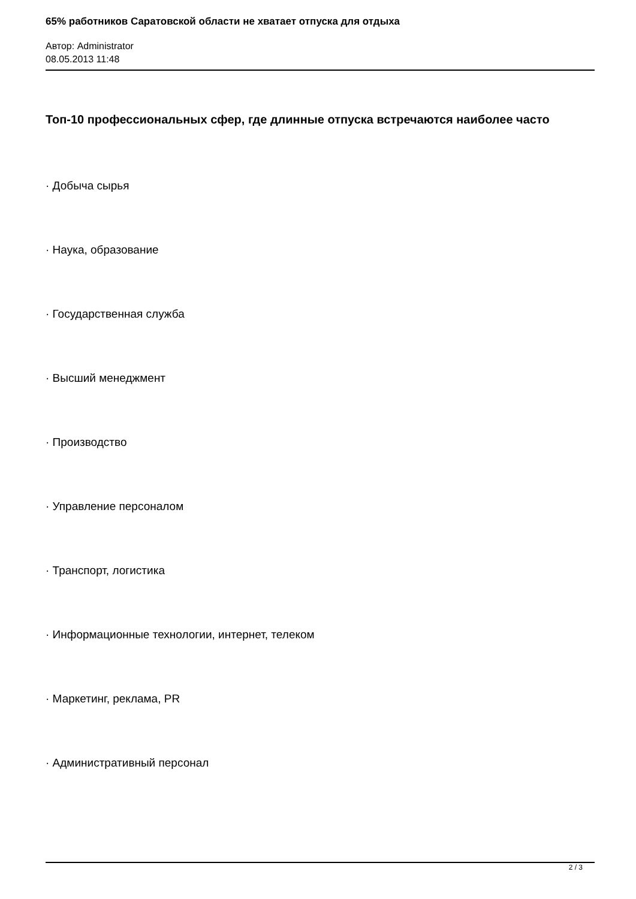65% работников Саратовской области не хватает отпуска для отдыха
Автор: Administrator
08.05.2013 11:48
Топ-10 профессиональных сфер, где длинные отпуска встречаются наиболее часто
· Добыча сырья
· Наука, образование
· Государственная служба
· Высший менеджмент
· Производство
· Управление персоналом
· Транспорт, логистика
· Информационные технологии, интернет, телеком
· Маркетинг, реклама, PR
· Административный персонал
2 / 3